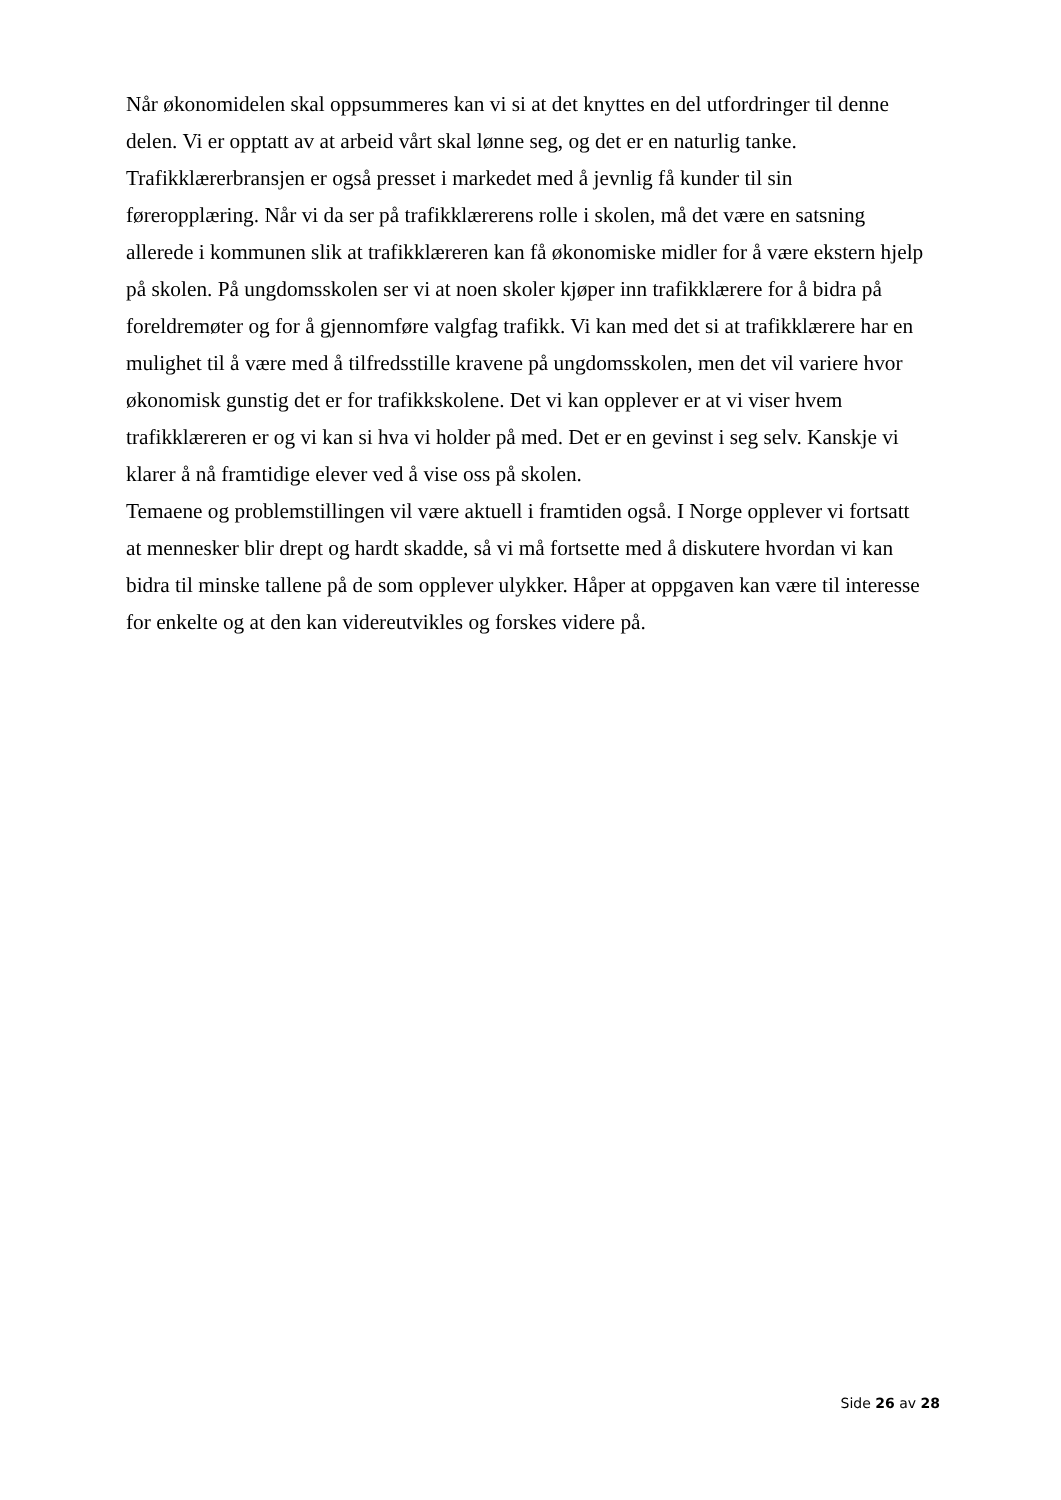Når økonomidelen skal oppsummeres kan vi si at det knyttes en del utfordringer til denne
delen. Vi er opptatt av at arbeid vårt skal lønne seg, og det er en naturlig tanke.
Trafikklærerbransjen er også presset i markedet med å jevnlig få kunder til sin
føreropplæring. Når vi da ser på trafikklærerens rolle i skolen, må det være en satsning
allerede i kommunen slik at trafikklæreren kan få økonomiske midler for å være ekstern hjelp
på skolen. På ungdomsskolen ser vi at noen skoler kjøper inn trafikklærere for å bidra på
foreldremøter og for å gjennomføre valgfag trafikk. Vi kan med det si at trafikklærere har en
mulighet til å være med å tilfredsstille kravene på ungdomsskolen, men det vil variere hvor
økonomisk gunstig det er for trafikkskolene. Det vi kan opplever er at vi viser hvem
trafikklæreren er og vi kan si hva vi holder på med. Det er en gevinst i seg selv. Kanskje vi
klarer å nå framtidige elever ved å vise oss på skolen.
Temaene og problemstillingen vil være aktuell i framtiden også. I Norge opplever vi fortsatt
at mennesker blir drept og hardt skadde, så vi må fortsette med å diskutere hvordan vi kan
bidra til minske tallene på de som opplever ulykker. Håper at oppgaven kan være til interesse
for enkelte og at den kan videreutvikles og forskes videre på.
Side 26 av 28